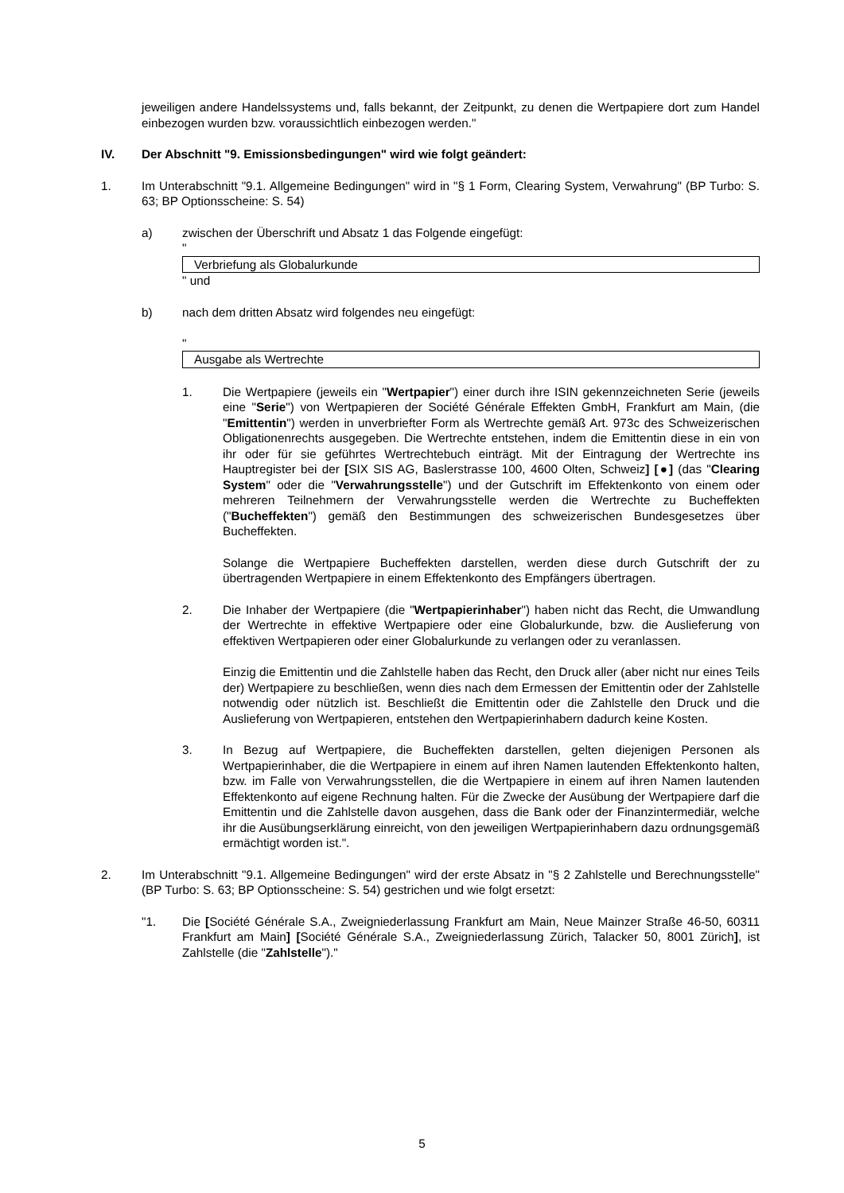jeweiligen andere Handelssystems und, falls bekannt, der Zeitpunkt, zu denen die Wertpapiere dort zum Handel einbezogen wurden bzw. voraussichtlich einbezogen werden."
IV. Der Abschnitt "9. Emissionsbedingungen" wird wie folgt geändert:
1. Im Unterabschnitt "9.1. Allgemeine Bedingungen" wird in "§ 1 Form, Clearing System, Verwahrung" (BP Turbo: S. 63; BP Optionsscheine: S. 54)
a) zwischen der Überschrift und Absatz 1 das Folgende eingefügt:
"
Verbriefung als Globalurkunde
" und
b) nach dem dritten Absatz wird folgendes neu eingefügt:
"
Ausgabe als Wertrechte
1. Die Wertpapiere (jeweils ein "Wertpapier") einer durch ihre ISIN gekennzeichneten Serie (jeweils eine "Serie") von Wertpapieren der Société Générale Effekten GmbH, Frankfurt am Main, (die "Emittentin") werden in unverbriefter Form als Wertrechte gemäß Art. 973c des Schweizerischen Obligationenrechts ausgegeben. Die Wertrechte entstehen, indem die Emittentin diese in ein von ihr oder für sie geführtes Wertrechtebuch einträgt. Mit der Eintragung der Wertrechte ins Hauptregister bei der [SIX SIS AG, Baslerstrasse 100, 4600 Olten, Schweiz] [●] (das "Clearing System" oder die "Verwahrungsstelle") und der Gutschrift im Effektenkonto von einem oder mehreren Teilnehmern der Verwahrungsstelle werden die Wertrechte zu Bucheffekten ("Bucheffekten") gemäß den Bestimmungen des schweizerischen Bundesgesetzes über Bucheffekten.
Solange die Wertpapiere Bucheffekten darstellen, werden diese durch Gutschrift der zu übertragenden Wertpapiere in einem Effektenkonto des Empfängers übertragen.
2. Die Inhaber der Wertpapiere (die "Wertpapierinhaber") haben nicht das Recht, die Umwandlung der Wertrechte in effektive Wertpapiere oder eine Globalurkunde, bzw. die Auslieferung von effektiven Wertpapieren oder einer Globalurkunde zu verlangen oder zu veranlassen.
Einzig die Emittentin und die Zahlstelle haben das Recht, den Druck aller (aber nicht nur eines Teils der) Wertpapiere zu beschließen, wenn dies nach dem Ermessen der Emittentin oder der Zahlstelle notwendig oder nützlich ist. Beschließt die Emittentin oder die Zahlstelle den Druck und die Auslieferung von Wertpapieren, entstehen den Wertpapierinhabern dadurch keine Kosten.
3. In Bezug auf Wertpapiere, die Bucheffekten darstellen, gelten diejenigen Personen als Wertpapierinhaber, die die Wertpapiere in einem auf ihren Namen lautenden Effektenkonto halten, bzw. im Falle von Verwahrungsstellen, die die Wertpapiere in einem auf ihren Namen lautenden Effektenkonto auf eigene Rechnung halten. Für die Zwecke der Ausübung der Wertpapiere darf die Emittentin und die Zahlstelle davon ausgehen, dass die Bank oder der Finanzintermediär, welche ihr die Ausübungserklärung einreicht, von den jeweiligen Wertpapierinhabern dazu ordnungsgemäß ermächtigt worden ist.".
2. Im Unterabschnitt "9.1. Allgemeine Bedingungen" wird der erste Absatz in "§ 2 Zahlstelle und Berechnungsstelle" (BP Turbo: S. 63; BP Optionsscheine: S. 54) gestrichen und wie folgt ersetzt:
"1. Die [Société Générale S.A., Zweigniederlassung Frankfurt am Main, Neue Mainzer Straße 46-50, 60311 Frankfurt am Main] [Société Générale S.A., Zweigniederlassung Zürich, Talacker 50, 8001 Zürich], ist Zahlstelle (die "Zahlstelle")."
5